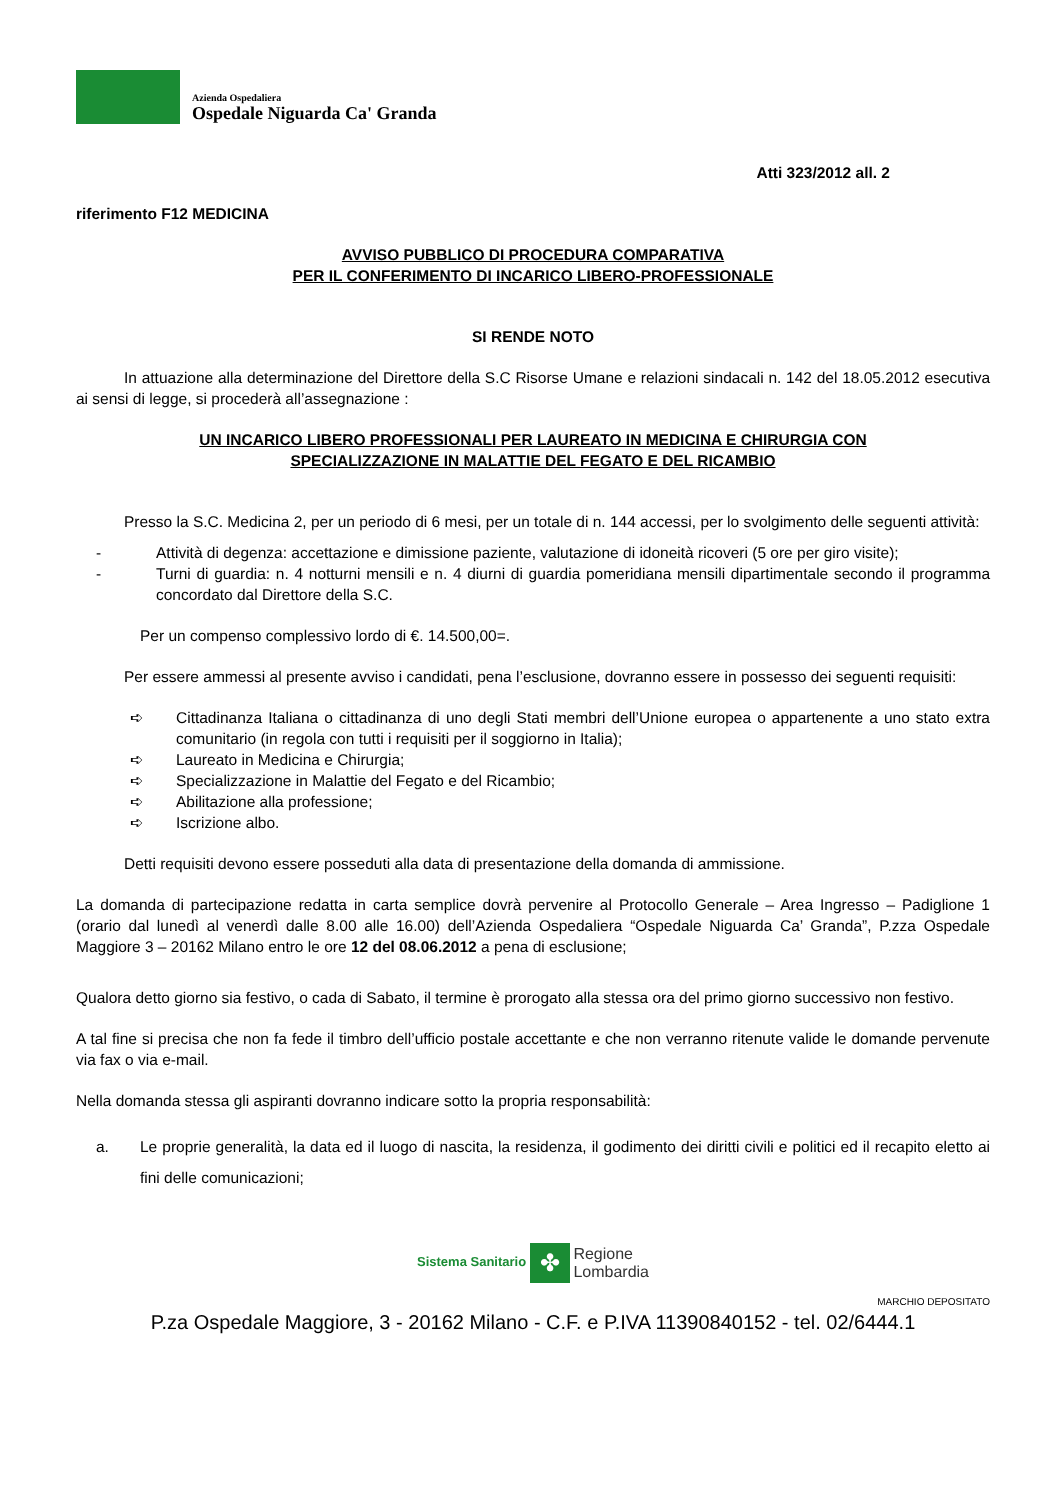Azienda Ospedaliera
Ospedale Niguarda Ca' Granda
Atti 323/2012 all. 2
riferimento F12 MEDICINA
AVVISO PUBBLICO DI PROCEDURA COMPARATIVA
PER IL CONFERIMENTO DI INCARICO LIBERO-PROFESSIONALE
SI RENDE NOTO
In attuazione alla determinazione del Direttore della S.C Risorse Umane e relazioni sindacali n. 142 del 18.05.2012 esecutiva ai sensi di legge, si procederà all’assegnazione :
UN INCARICO LIBERO PROFESSIONALI PER LAUREATO IN MEDICINA E CHIRURGIA CON
SPECIALIZZAZIONE IN MALATTIE DEL FEGATO E DEL RICAMBIO
Presso la S.C. Medicina 2, per un periodo di 6 mesi, per un totale di n. 144 accessi, per lo svolgimento delle seguenti attività:
- Attività di degenza: accettazione e dimissione paziente, valutazione di idoneità ricoveri (5 ore per giro visite);
- Turni di guardia: n. 4 notturni mensili e n. 4 diurni di guardia pomeridiana mensili dipartimentale secondo il programma concordato dal Direttore della S.C.
Per un compenso complessivo lordo di €. 14.500,00=.
Per essere ammessi al presente avviso i candidati, pena l’esclusione, dovranno essere in possesso dei seguenti requisiti:
➪ Cittadinanza Italiana o cittadinanza di uno degli Stati membri dell’Unione europea o appartenente a uno stato extra comunitario (in regola con tutti i requisiti per il soggiorno in Italia);
➪ Laureato in Medicina e Chirurgia;
➪ Specializzazione in Malattie del Fegato e del Ricambio;
➪ Abilitazione alla professione;
➪ Iscrizione albo.
Detti requisiti devono essere posseduti alla data di presentazione della domanda di ammissione.
La domanda di partecipazione redatta in carta semplice dovrà pervenire al Protocollo Generale – Area Ingresso – Padiglione 1 (orario dal lunedì al venerdì dalle 8.00 alle 16.00) dell’Azienda Ospedaliera “Ospedale Niguarda Ca’ Granda”, P.zza Ospedale Maggiore 3 – 20162 Milano entro le ore 12 del 08.06.2012 a pena di esclusione;
Qualora detto giorno sia festivo, o cada di Sabato, il termine è prorogato alla stessa ora del primo giorno successivo non festivo.
A tal fine si precisa che non fa fede il timbro dell’ufficio postale accettante e che non verranno ritenute valide le domande pervenute via fax o via e-mail.
Nella domanda stessa gli aspiranti dovranno indicare sotto la propria responsabilità:
a. Le proprie generalità, la data ed il luogo di nascita, la residenza, il godimento dei diritti civili e politici ed il recapito eletto ai fini delle comunicazioni;
Sistema Sanitario ✤ Regione
Lombardia
MARCHIO DEPOSITATO
P.za Ospedale Maggiore, 3 - 20162 Milano - C.F. e P.IVA 11390840152 - tel. 02/6444.1